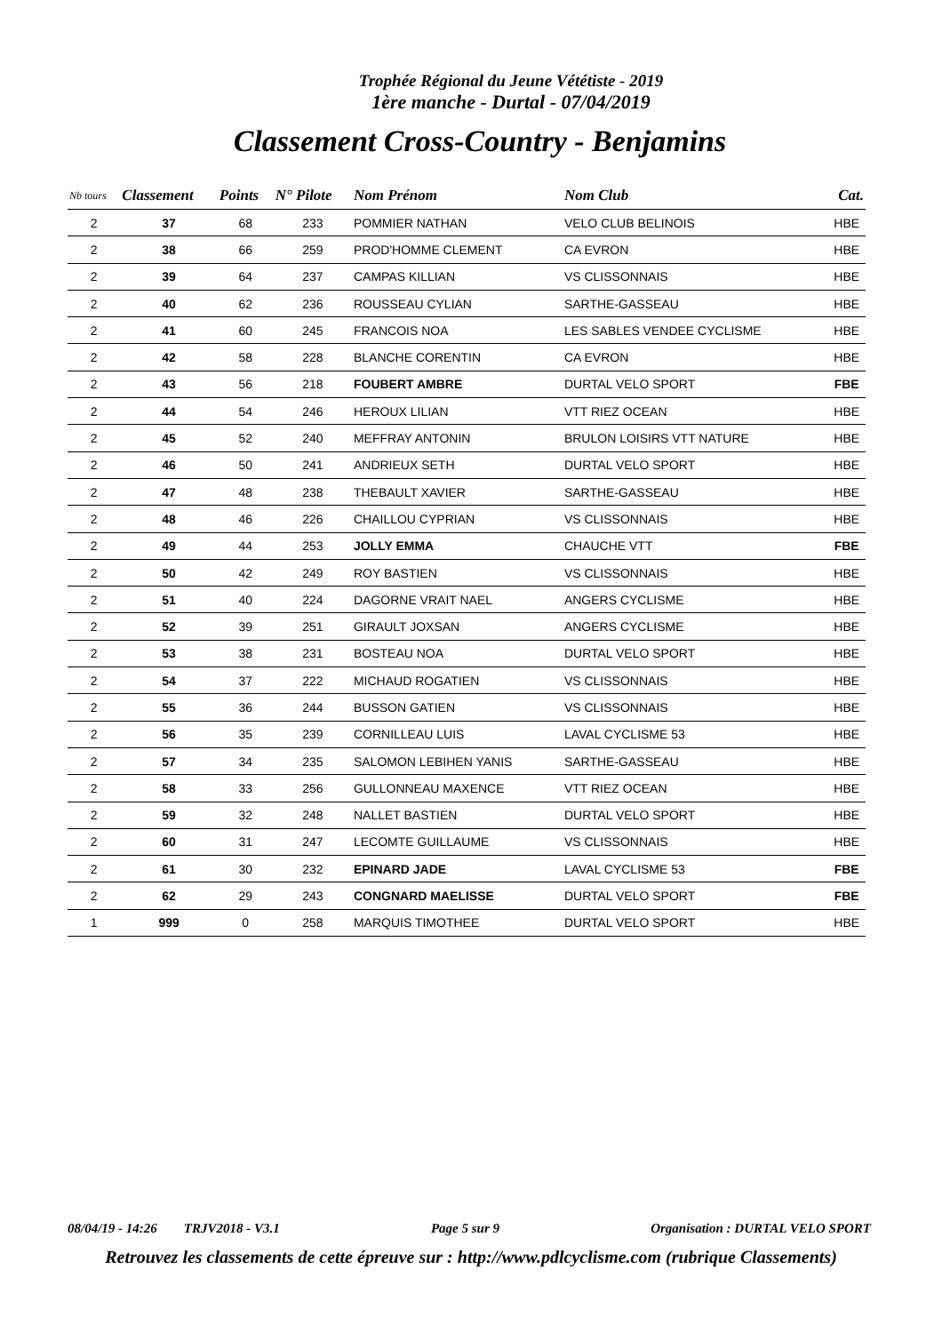Trophée Régional du Jeune Vététiste - 2019
1ère manche - Durtal - 07/04/2019
Classement Cross-Country - Benjamins
| Nb tours | Classement | Points | N° Pilote | Nom Prénom | Nom Club | | Cat. |
| --- | --- | --- | --- | --- | --- | --- | --- |
| 2 | 37 | 68 | 233 | POMMIER NATHAN | VELO CLUB BELINOIS | | HBE |
| 2 | 38 | 66 | 259 | PROD'HOMME CLEMENT | CA EVRON | | HBE |
| 2 | 39 | 64 | 237 | CAMPAS KILLIAN | VS CLISSONNAIS | | HBE |
| 2 | 40 | 62 | 236 | ROUSSEAU CYLIAN | SARTHE-GASSEAU | | HBE |
| 2 | 41 | 60 | 245 | FRANCOIS NOA | LES SABLES VENDEE CYCLISME | | HBE |
| 2 | 42 | 58 | 228 | BLANCHE CORENTIN | CA EVRON | | HBE |
| 2 | 43 | 56 | 218 | FOUBERT AMBRE | DURTAL VELO SPORT | | FBE |
| 2 | 44 | 54 | 246 | HEROUX LILIAN | VTT RIEZ OCEAN | | HBE |
| 2 | 45 | 52 | 240 | MEFFRAY ANTONIN | BRULON LOISIRS VTT NATURE | | HBE |
| 2 | 46 | 50 | 241 | ANDRIEUX SETH | DURTAL VELO SPORT | | HBE |
| 2 | 47 | 48 | 238 | THEBAULT XAVIER | SARTHE-GASSEAU | | HBE |
| 2 | 48 | 46 | 226 | CHAILLOU CYPRIAN | VS CLISSONNAIS | | HBE |
| 2 | 49 | 44 | 253 | JOLLY EMMA | CHAUCHE VTT | | FBE |
| 2 | 50 | 42 | 249 | ROY BASTIEN | VS CLISSONNAIS | | HBE |
| 2 | 51 | 40 | 224 | DAGORNE VRAIT NAEL | ANGERS CYCLISME | | HBE |
| 2 | 52 | 39 | 251 | GIRAULT JOXSAN | ANGERS CYCLISME | | HBE |
| 2 | 53 | 38 | 231 | BOSTEAU NOA | DURTAL VELO SPORT | | HBE |
| 2 | 54 | 37 | 222 | MICHAUD ROGATIEN | VS CLISSONNAIS | | HBE |
| 2 | 55 | 36 | 244 | BUSSON GATIEN | VS CLISSONNAIS | | HBE |
| 2 | 56 | 35 | 239 | CORNILLEAU LUIS | LAVAL CYCLISME 53 | | HBE |
| 2 | 57 | 34 | 235 | SALOMON LEBIHEN YANIS | SARTHE-GASSEAU | | HBE |
| 2 | 58 | 33 | 256 | GULLONNEAU MAXENCE | VTT RIEZ OCEAN | | HBE |
| 2 | 59 | 32 | 248 | NALLET BASTIEN | DURTAL VELO SPORT | | HBE |
| 2 | 60 | 31 | 247 | LECOMTE GUILLAUME | VS CLISSONNAIS | | HBE |
| 2 | 61 | 30 | 232 | EPINARD JADE | LAVAL CYCLISME 53 | | FBE |
| 2 | 62 | 29 | 243 | CONGNARD MAELISSE | DURTAL VELO SPORT | | FBE |
| 1 | 999 | 0 | 258 | MARQUIS TIMOTHEE | DURTAL VELO SPORT | | HBE |
08/04/19 - 14:26 TRJV2018 - V3.1 Page 5 sur 9 Organisation : DURTAL VELO SPORT
Retrouvez les classements de cette épreuve sur : http://www.pdlcyclisme.com (rubrique Classements)